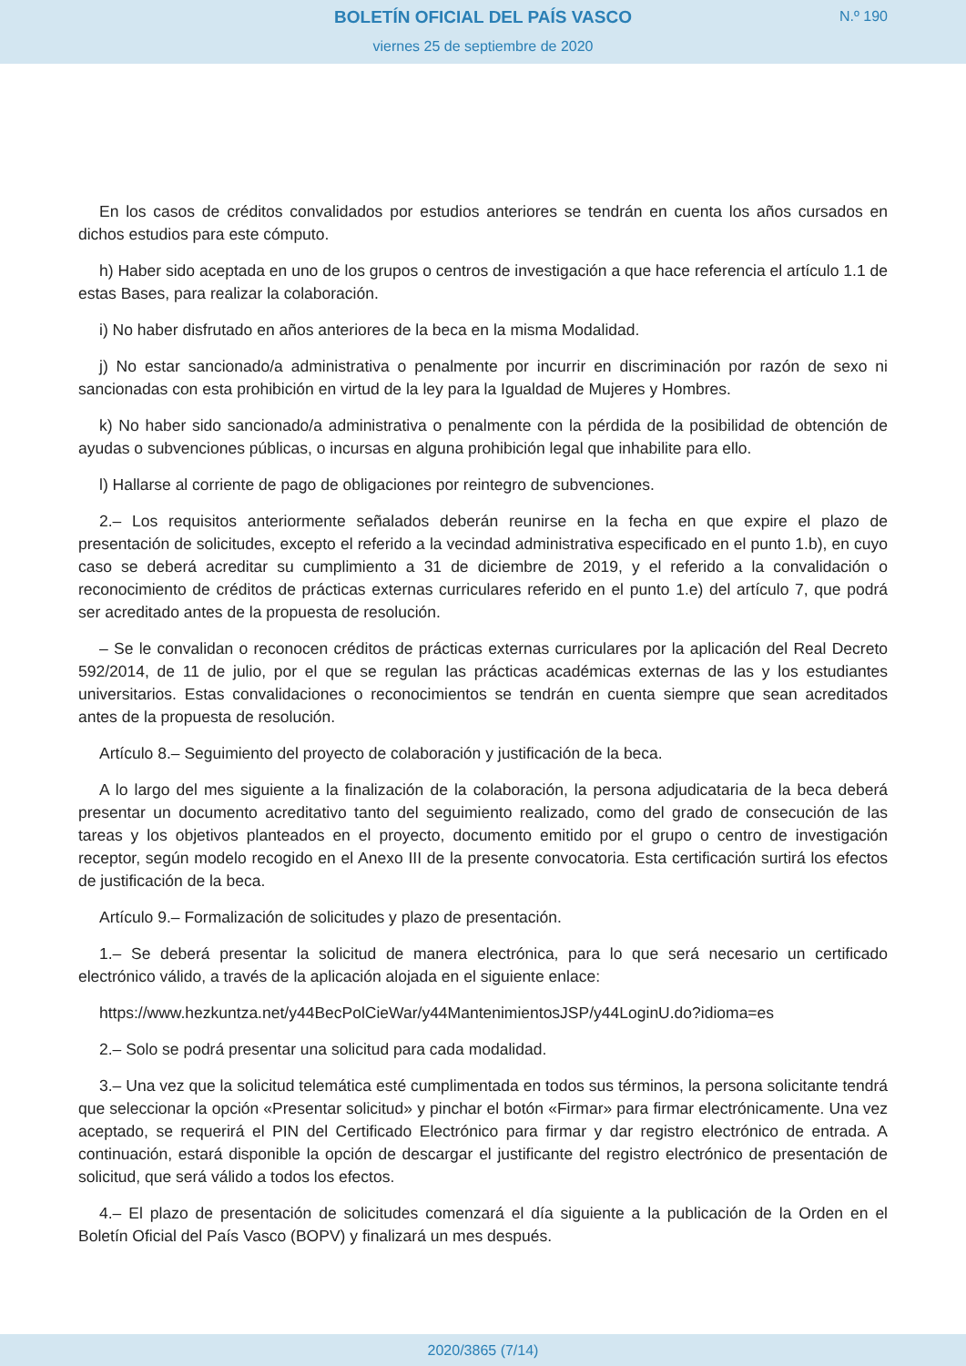BOLETÍN OFICIAL DEL PAÍS VASCO
viernes 25 de septiembre de 2020
N.º 190
En los casos de créditos convalidados por estudios anteriores se tendrán en cuenta los años cursados en dichos estudios para este cómputo.
h) Haber sido aceptada en uno de los grupos o centros de investigación a que hace referencia el artículo 1.1 de estas Bases, para realizar la colaboración.
i) No haber disfrutado en años anteriores de la beca en la misma Modalidad.
j) No estar sancionado/a administrativa o penalmente por incurrir en discriminación por razón de sexo ni sancionadas con esta prohibición en virtud de la ley para la Igualdad de Mujeres y Hombres.
k) No haber sido sancionado/a administrativa o penalmente con la pérdida de la posibilidad de obtención de ayudas o subvenciones públicas, o incursas en alguna prohibición legal que inhabilite para ello.
l) Hallarse al corriente de pago de obligaciones por reintegro de subvenciones.
2.– Los requisitos anteriormente señalados deberán reunirse en la fecha en que expire el plazo de presentación de solicitudes, excepto el referido a la vecindad administrativa especificado en el punto 1.b), en cuyo caso se deberá acreditar su cumplimiento a 31 de diciembre de 2019, y el referido a la convalidación o reconocimiento de créditos de prácticas externas curriculares referido en el punto 1.e) del artículo 7, que podrá ser acreditado antes de la propuesta de resolución.
– Se le convalidan o reconocen créditos de prácticas externas curriculares por la aplicación del Real Decreto 592/2014, de 11 de julio, por el que se regulan las prácticas académicas externas de las y los estudiantes universitarios. Estas convalidaciones o reconocimientos se tendrán en cuenta siempre que sean acreditados antes de la propuesta de resolución.
Artículo 8.– Seguimiento del proyecto de colaboración y justificación de la beca.
A lo largo del mes siguiente a la finalización de la colaboración, la persona adjudicataria de la beca deberá presentar un documento acreditativo tanto del seguimiento realizado, como del grado de consecución de las tareas y los objetivos planteados en el proyecto, documento emitido por el grupo o centro de investigación receptor, según modelo recogido en el Anexo III de la presente convocatoria. Esta certificación surtirá los efectos de justificación de la beca.
Artículo 9.– Formalización de solicitudes y plazo de presentación.
1.– Se deberá presentar la solicitud de manera electrónica, para lo que será necesario un certificado electrónico válido, a través de la aplicación alojada en el siguiente enlace:
https://www.hezkuntza.net/y44BecPolCieWar/y44MantenimientosJSP/y44LoginU.do?idioma=es
2.– Solo se podrá presentar una solicitud para cada modalidad.
3.– Una vez que la solicitud telemática esté cumplimentada en todos sus términos, la persona solicitante tendrá que seleccionar la opción «Presentar solicitud» y pinchar el botón «Firmar» para firmar electrónicamente. Una vez aceptado, se requerirá el PIN del Certificado Electrónico para firmar y dar registro electrónico de entrada. A continuación, estará disponible la opción de descargar el justificante del registro electrónico de presentación de solicitud, que será válido a todos los efectos.
4.– El plazo de presentación de solicitudes comenzará el día siguiente a la publicación de la Orden en el Boletín Oficial del País Vasco (BOPV) y finalizará un mes después.
2020/3865 (7/14)